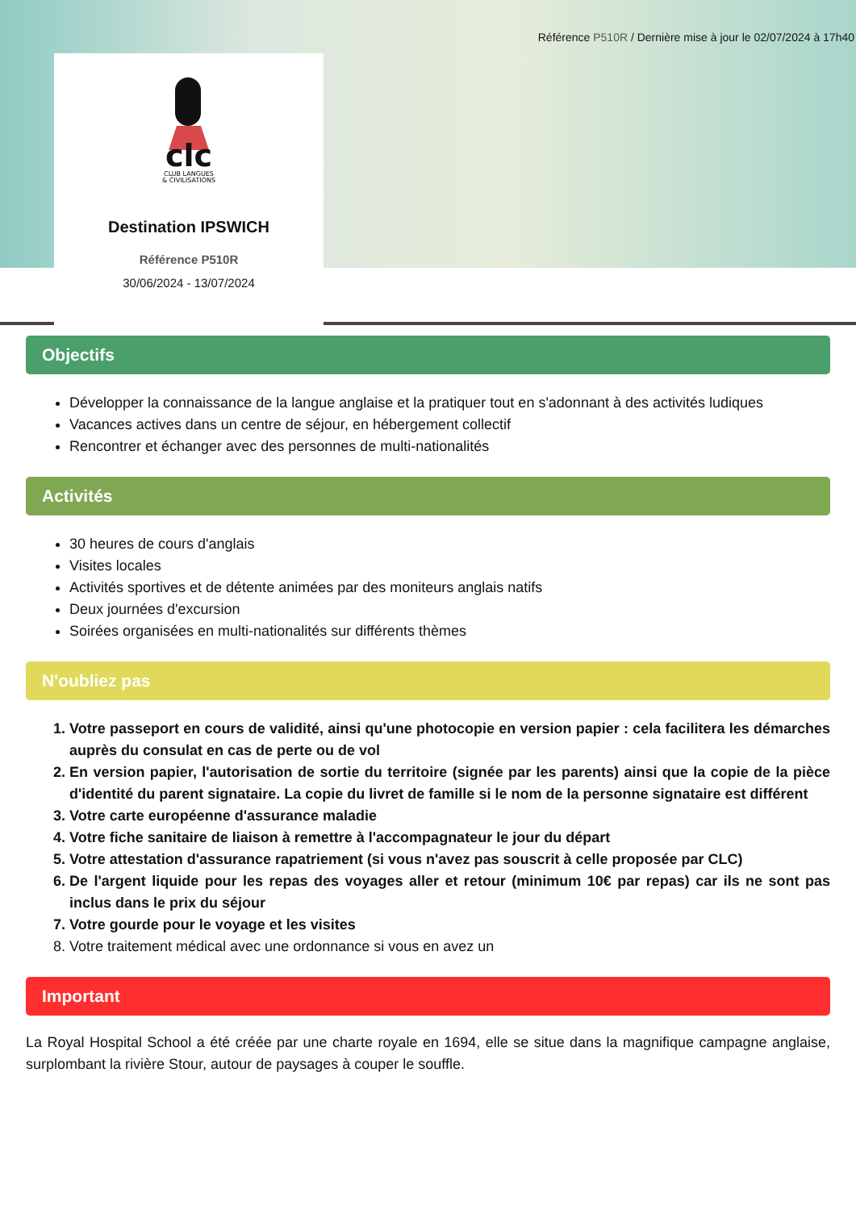Référence P510R / Dernière mise à jour le 02/07/2024 à 17h40
clc
CLUB LANGUES
& CIVILISATIONS
Destination IPSWICH
Référence P510R
30/06/2024 - 13/07/2024
Objectifs
Développer la connaissance de la langue anglaise et la pratiquer tout en s'adonnant à des activités ludiques
Vacances actives dans un centre de séjour, en hébergement collectif
Rencontrer et échanger avec des personnes de multi-nationalités
Activités
30 heures de cours d'anglais
Visites locales
Activités sportives et de détente animées par des moniteurs anglais natifs
Deux journées d'excursion
Soirées organisées en multi-nationalités sur différents thèmes
N'oubliez pas
1. Votre passeport en cours de validité, ainsi qu'une photocopie en version papier : cela facilitera les démarches auprès du consulat en cas de perte ou de vol
2. En version papier, l'autorisation de sortie du territoire (signée par les parents) ainsi que la copie de la pièce d'identité du parent signataire. La copie du livret de famille si le nom de la personne signataire est différent
3. Votre carte européenne d'assurance maladie
4. Votre fiche sanitaire de liaison à remettre à l'accompagnateur le jour du départ
5. Votre attestation d'assurance rapatriement (si vous n'avez pas souscrit à celle proposée par CLC)
6. De l'argent liquide pour les repas des voyages aller et retour (minimum 10€ par repas) car ils ne sont pas inclus dans le prix du séjour
7. Votre gourde pour le voyage et les visites
8. Votre traitement médical avec une ordonnance si vous en avez un
Important
La Royal Hospital School a été créée par une charte royale en 1694, elle se situe dans la magnifique campagne anglaise, surplombant la rivière Stour, autour de paysages à couper le souffle.